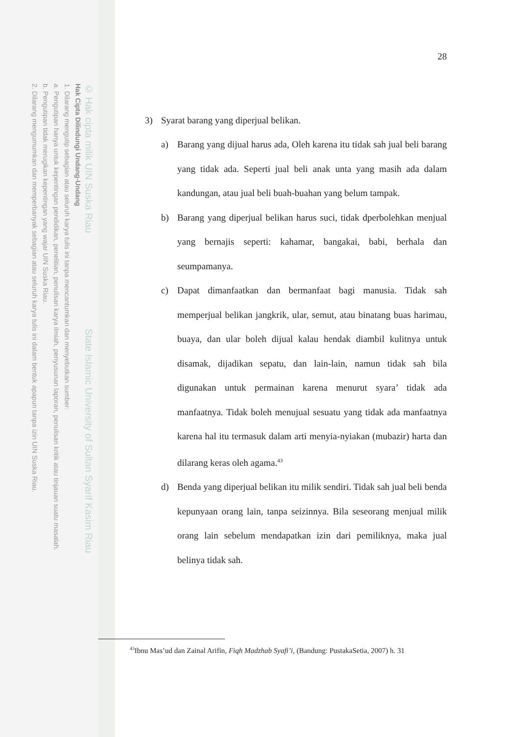© Hak cipta milik UIN Suska Riau State Islamic University of Sultan Syarif Kasim Riau
Hak Cipta Dilindungi Undang-Undang
1. Dilarang mengutip sebagian atau seluruh karya tulis ini tanpa mencantumkan dan menyebutkan sumber:
a. Pengutipan hanya untuk kepentingan pendidikan, penelitian, penulisan karya ilmiah, penyusunan laporan, penulisan kritik atau tinjauan suatu masalah.
b. Pengutipan tidak merugikan kepentingan yang wajar UIN Suska Riau.
2. Dilarang mengumumkan dan memperbanyak sebagian atau seluruh karya tulis ini dalam bentuk apapun tanpa izin UIN Suska Riau.
28
3) Syarat barang yang diperjual belikan.
a) Barang yang dijual harus ada, Oleh karena itu tidak sah jual beli barang yang tidak ada. Seperti jual beli anak unta yang masih ada dalam kandungan, atau jual beli buah-buahan yang belum tampak.
b) Barang yang diperjual belikan harus suci, tidak dperbolehkan menjual yang bernajis seperti: kahamar, bangakai, babi, berhala dan seumpamanya.
c) Dapat dimanfaatkan dan bermanfaat bagi manusia. Tidak sah memperjual belikan jangkrik, ular, semut, atau binatang buas harimau, buaya, dan ular boleh dijual kalau hendak diambil kulitnya untuk disamak, dijadikan sepatu, dan lain-lain, namun tidak sah bila digunakan untuk permainan karena menurut syara’ tidak ada manfaatnya. Tidak boleh menujual sesuatu yang tidak ada manfaatnya karena hal itu termasuk dalam arti menyia-nyiakan (mubazir) harta dan dilarang keras oleh agama.<sup>43</sup>
d) Benda yang diperjual belikan itu milik sendiri. Tidak sah jual beli benda kepunyaan orang lain, tanpa seizinnya. Bila seseorang menjual milik orang lain sebelum mendapatkan izin dari pemiliknya, maka jual belinya tidak sah.
<sup>43</sup> Ibnu Mas’ud dan Zainal Arifin, Fiqh Madzhab Syafi’i, (Bandung: PustakaSetia, 2007) h. 31